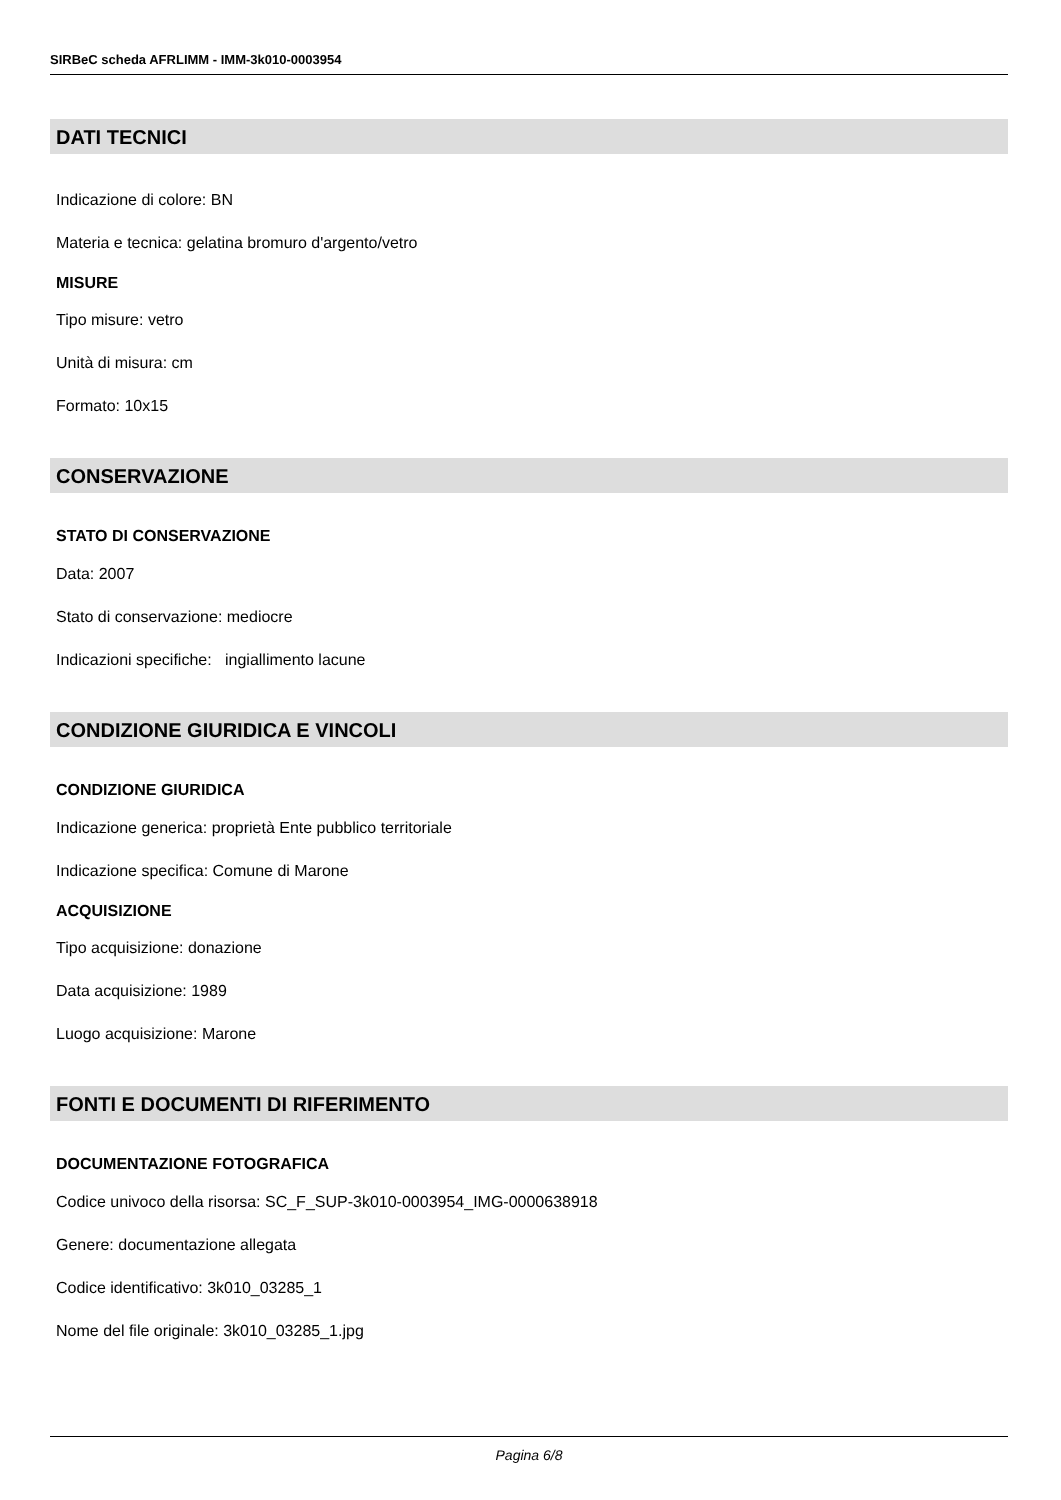SIRBeC scheda AFRLIMM - IMM-3k010-0003954
DATI TECNICI
Indicazione di colore: BN
Materia e tecnica: gelatina bromuro d'argento/vetro
MISURE
Tipo misure: vetro
Unità di misura: cm
Formato: 10x15
CONSERVAZIONE
STATO DI CONSERVAZIONE
Data: 2007
Stato di conservazione: mediocre
Indicazioni specifiche: ingiallimento lacune
CONDIZIONE GIURIDICA E VINCOLI
CONDIZIONE GIURIDICA
Indicazione generica: proprietà Ente pubblico territoriale
Indicazione specifica: Comune di Marone
ACQUISIZIONE
Tipo acquisizione: donazione
Data acquisizione: 1989
Luogo acquisizione: Marone
FONTI E DOCUMENTI DI RIFERIMENTO
DOCUMENTAZIONE FOTOGRAFICA
Codice univoco della risorsa: SC_F_SUP-3k010-0003954_IMG-0000638918
Genere: documentazione allegata
Codice identificativo: 3k010_03285_1
Nome del file originale: 3k010_03285_1.jpg
Pagina 6/8